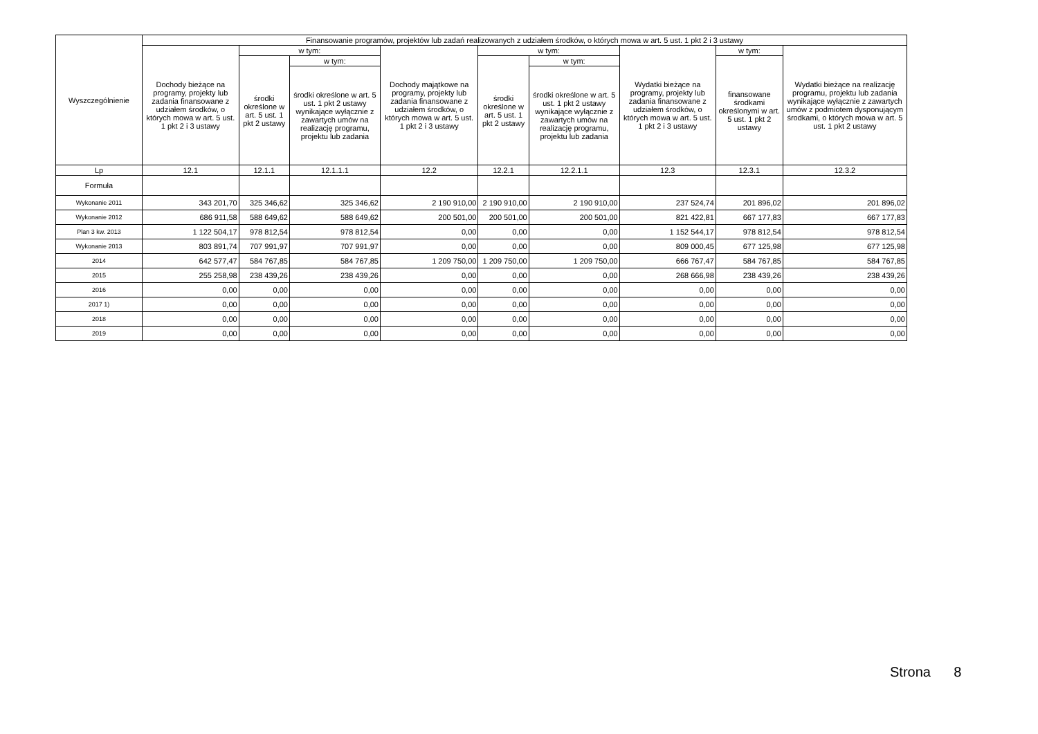| Wyszczególnienie | Finansowanie programów, projektów lub zadań realizowanych z udziałem środków, o których mowa w art. 5 ust. 1 pkt 2 i 3 ustawy | | | | | | | | |
| --- | --- | --- | --- | --- | --- | --- | --- | --- | --- |
| | Dochody bieżące na programy, projekty lub zadania finansowane z udziałem środków, o których mowa w art. 5 ust. 1 pkt 2 i 3 ustawy | w tym: | | Dochody majątkowe na programy, projekty lub zadania finansowane z udziałem środków, o których mowa w art. 5 ust. 1 pkt 2 i 3 ustawy | w tym: | | Wydatki bieżące na programy, projekty lub zadania finansowane z udziałem środków, o których mowa w art. 5 ust. 1 pkt 2 i 3 ustawy | w tym: | Wydatki bieżące na realizację programu, projektu lub zadania wynikające wyłącznie z zawartych umów z podmiotem dysponującym środkami, o których mowa w art. 5 ust. 1 pkt 2 ustawy |
| | | środki określone w art. 5 ust. 1 pkt 2 ustawy | w tym: | | środki określone w art. 5 ust. 1 pkt 2 ustawy | w tym: | | finansowane środkami określonymi w art. 5 ust. 1 pkt 2 ustawy | |
| | | | środki określone w art. 5 ust. 1 pkt 2 ustawy wynikające wyłącznie z zawartych umów na realizację programu, projektu lub zadania | | | środki określone w art. 5 ust. 1 pkt 2 ustawy wynikające wyłącznie z zawartych umów na realizację programu, projektu lub zadania | | | |
| Lp | 12.1 | 12.1.1 | 12.1.1.1 | 12.2 | 12.2.1 | 12.2.1.1 | 12.3 | 12.3.1 | 12.3.2 |
| Formuła | | | | | | | | | |
| Wykonanie 2011 | 343 201,70 | 325 346,62 | 325 346,62 | 2 190 910,00 | 2 190 910,00 | 2 190 910,00 | 237 524,74 | 201 896,02 | 201 896,02 |
| Wykonanie 2012 | 686 911,58 | 588 649,62 | 588 649,62 | 200 501,00 | 200 501,00 | 200 501,00 | 821 422,81 | 667 177,83 | 667 177,83 |
| Plan 3 kw. 2013 | 1 122 504,17 | 978 812,54 | 978 812,54 | 0,00 | 0,00 | 0,00 | 1 152 544,17 | 978 812,54 | 978 812,54 |
| Wykonanie 2013 | 803 891,74 | 707 991,97 | 707 991,97 | 0,00 | 0,00 | 0,00 | 809 000,45 | 677 125,98 | 677 125,98 |
| 2014 | 642 577,47 | 584 767,85 | 584 767,85 | 1 209 750,00 | 1 209 750,00 | 1 209 750,00 | 666 767,47 | 584 767,85 | 584 767,85 |
| 2015 | 255 258,98 | 238 439,26 | 238 439,26 | 0,00 | 0,00 | 0,00 | 268 666,98 | 238 439,26 | 238 439,26 |
| 2016 | 0,00 | 0,00 | 0,00 | 0,00 | 0,00 | 0,00 | 0,00 | 0,00 | 0,00 |
| 2017 1) | 0,00 | 0,00 | 0,00 | 0,00 | 0,00 | 0,00 | 0,00 | 0,00 | 0,00 |
| 2018 | 0,00 | 0,00 | 0,00 | 0,00 | 0,00 | 0,00 | 0,00 | 0,00 | 0,00 |
| 2019 | 0,00 | 0,00 | 0,00 | 0,00 | 0,00 | 0,00 | 0,00 | 0,00 | 0,00 |
Strona 8